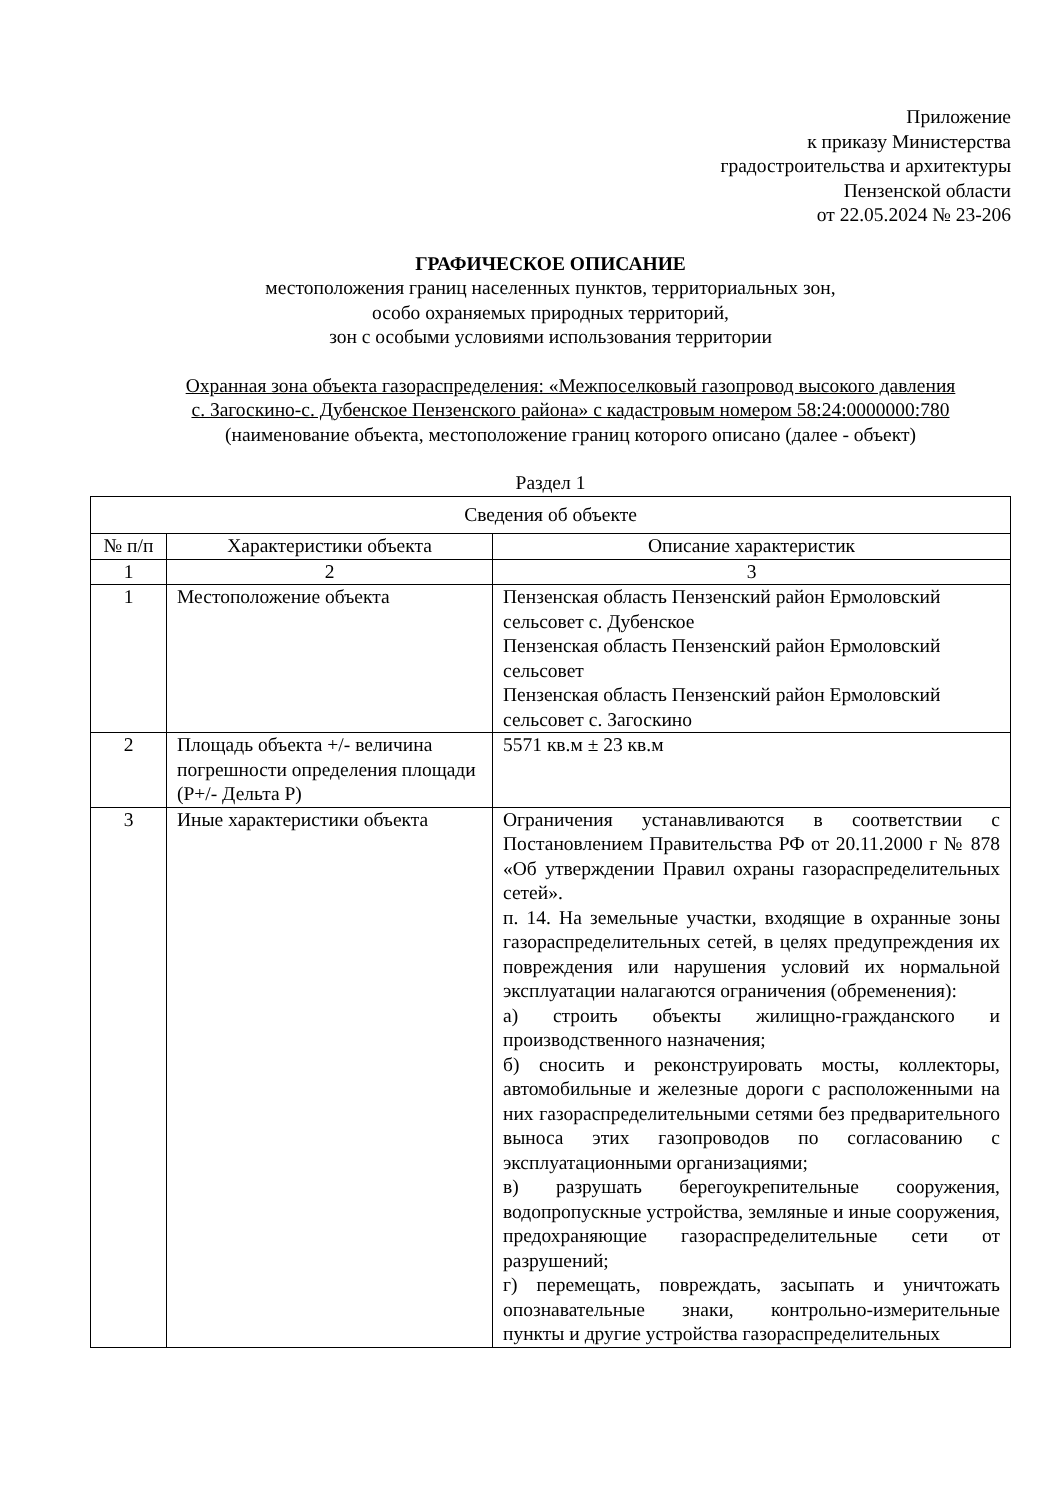Приложение
к приказу Министерства
градостроительства и архитектуры
Пензенской области
от 22.05.2024 № 23-206
ГРАФИЧЕСКОЕ ОПИСАНИЕ
местоположения границ населенных пунктов, территориальных зон,
особо охраняемых природных территорий,
зон с особыми условиями использования территории
Охранная зона объекта газораспределения: «Межпоселковый газопровод высокого давления
с. Загоскино-с. Дубенское Пензенского района» с кадастровым номером 58:24:0000000:780
(наименование объекта, местоположение границ которого описано (далее - объект)
Раздел 1
| Сведения об объекте | | |
| --- | --- | --- |
| № п/п | Характеристики объекта | Описание характеристик |
| 1 | 2 | 3 |
| 1 | Местоположение объекта | Пензенская область Пензенский район Ермоловский сельсовет с. Дубенское Пензенская область Пензенский район Ермоловский сельсовет Пензенская область Пензенский район Ермоловский сельсовет с. Загоскино |
| 2 | Площадь объекта +/- величина погрешности определения площади (Р+/- Дельта Р) | 5571 кв.м ± 23 кв.м |
| 3 | Иные характеристики объекта | Ограничения устанавливаются в соответствии с Постановлением Правительства РФ от 20.11.2000 г № 878 «Об утверждении Правил охраны газораспределительных сетей». п. 14. На земельные участки, входящие в охранные зоны газораспределительных сетей, в целях предупреждения их повреждения или нарушения условий их нормальной эксплуатации налагаются ограничения (обременения): а) строить объекты жилищно-гражданского и производственного назначения; б) сносить и реконструировать мосты, коллекторы, автомобильные и железные дороги с расположенными на них газораспределительными сетями без предварительного выноса этих газопроводов по согласованию с эксплуатационными организациями; в) разрушать берегоукрепительные сооружения, водопропускные устройства, земляные и иные сооружения, предохраняющие газораспределительные сети от разрушений; г) перемещать, повреждать, засыпать и уничтожать опознавательные знаки, контрольно-измерительные пункты и другие устройства газораспределительных |